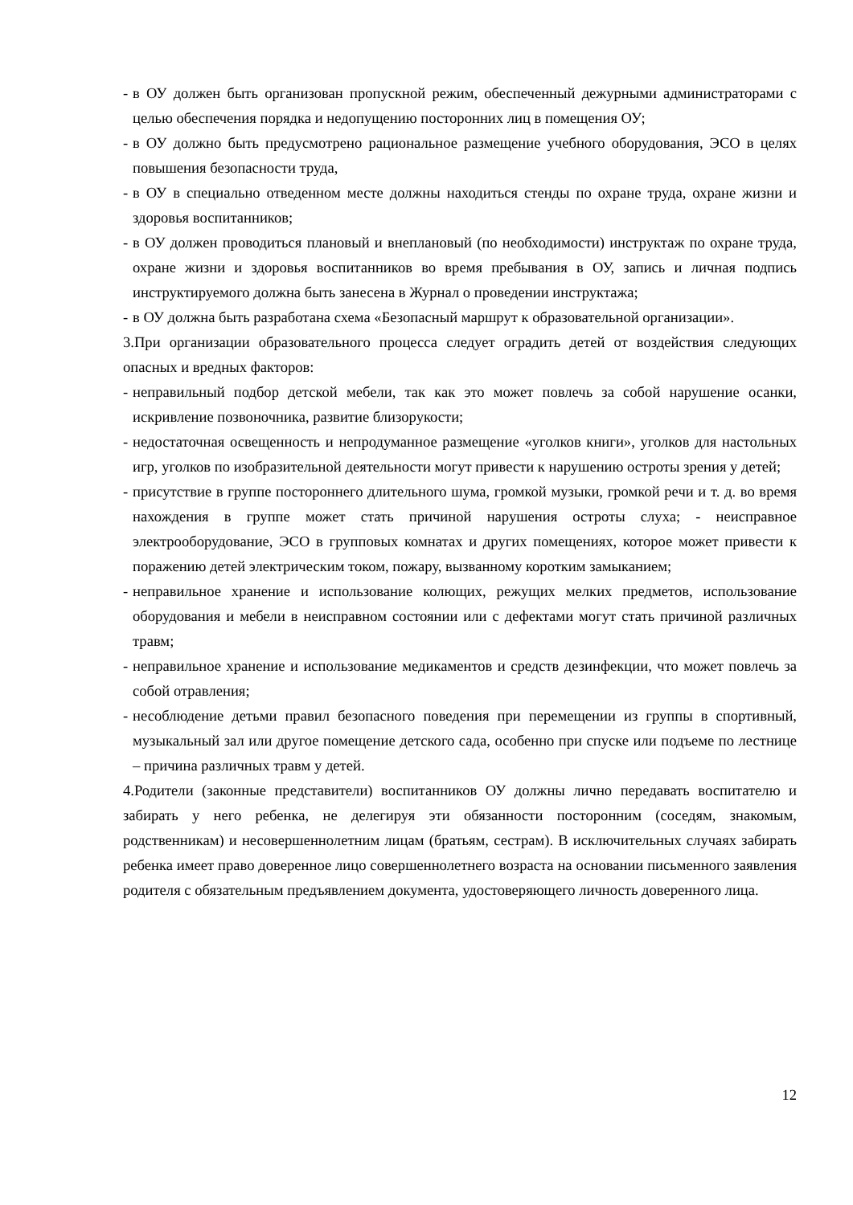- в ОУ должен быть организован пропускной режим, обеспеченный дежурными администраторами с целью обеспечения порядка и недопущению посторонних лиц в помещения ОУ;
- в ОУ должно быть предусмотрено рациональное размещение учебного оборудования, ЭСО в целях повышения безопасности труда,
- в ОУ в специально отведенном месте должны находиться стенды по охране труда, охране жизни и здоровья воспитанников;
- в ОУ должен проводиться плановый и внеплановый (по необходимости) инструктаж по охране труда, охране жизни и здоровья воспитанников во время пребывания в ОУ, запись и личная подпись инструктируемого должна быть занесена в Журнал о проведении инструктажа;
- в ОУ должна быть разработана схема «Безопасный маршрут к образовательной организации».
3.При организации образовательного процесса следует оградить детей от воздействия следующих опасных и вредных факторов:
- неправильный подбор детской мебели, так как это может повлечь за собой нарушение осанки, искривление позвоночника, развитие близорукости;
- недостаточная освещенность и непродуманное размещение «уголков книги», уголков для настольных игр, уголков по изобразительной деятельности могут привести к нарушению остроты зрения у детей;
- присутствие в группе постороннего длительного шума, громкой музыки, громкой речи и т. д. во время нахождения в группе может стать причиной нарушения остроты слуха; - неисправное электрооборудование, ЭСО в групповых комнатах и других помещениях, которое может привести к поражению детей электрическим током, пожару, вызванному коротким замыканием;
- неправильное хранение и использование колющих, режущих мелких предметов, использование оборудования и мебели в неисправном состоянии или с дефектами могут стать причиной различных травм;
- неправильное хранение и использование медикаментов и средств дезинфекции, что может повлечь за собой отравления;
- несоблюдение детьми правил безопасного поведения при перемещении из группы в спортивный, музыкальный зал или другое помещение детского сада, особенно при спуске или подъеме по лестнице – причина различных травм у детей.
4.Родители (законные представители) воспитанников ОУ должны лично передавать воспитателю и забирать у него ребенка, не делегируя эти обязанности посторонним (соседям, знакомым, родственникам) и несовершеннолетним лицам (братьям, сестрам). В исключительных случаях забирать ребенка имеет право доверенное лицо совершеннолетнего возраста на основании письменного заявления родителя с обязательным предъявлением документа, удостоверяющего личность доверенного лица.
12